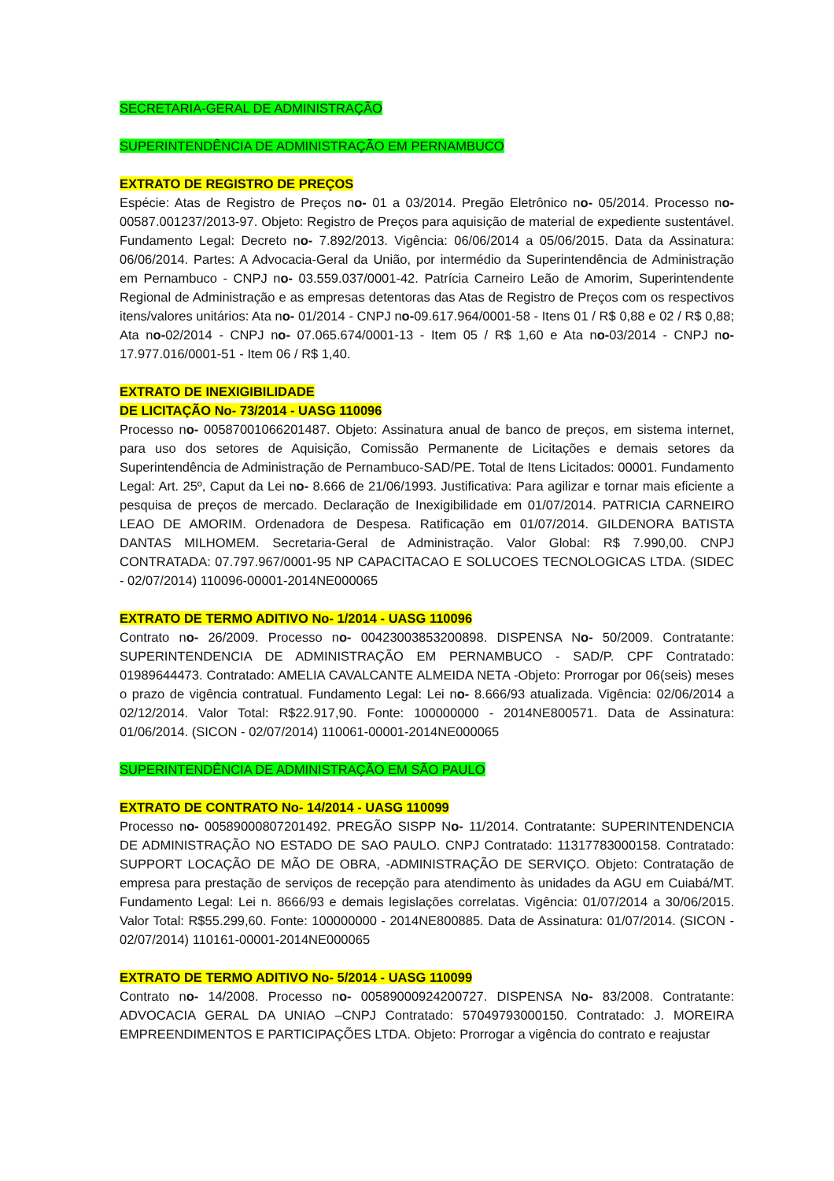SECRETARIA-GERAL DE ADMINISTRAÇÃO
SUPERINTENDÊNCIA DE ADMINISTRAÇÃO EM PERNAMBUCO
EXTRATO DE REGISTRO DE PREÇOS
Espécie: Atas de Registro de Preços no- 01 a 03/2014. Pregão Eletrônico no- 05/2014. Processo no- 00587.001237/2013-97. Objeto: Registro de Preços para aquisição de material de expediente sustentável. Fundamento Legal: Decreto no- 7.892/2013. Vigência: 06/06/2014 a 05/06/2015. Data da Assinatura: 06/06/2014. Partes: A Advocacia-Geral da União, por intermédio da Superintendência de Administração em Pernambuco - CNPJ no- 03.559.037/0001-42. Patrícia Carneiro Leão de Amorim, Superintendente Regional de Administração e as empresas detentoras das Atas de Registro de Preços com os respectivos itens/valores unitários: Ata no- 01/2014 - CNPJ no-09.617.964/0001-58 - Itens 01 / R$ 0,88 e 02 / R$ 0,88; Ata no-02/2014 - CNPJ no- 07.065.674/0001-13 - Item 05 / R$ 1,60 e Ata no-03/2014 - CNPJ no- 17.977.016/0001-51 - Item 06 / R$ 1,40.
EXTRATO DE INEXIGIBILIDADE
DE LICITAÇÃO No- 73/2014 - UASG 110096
Processo no- 00587001066201487. Objeto: Assinatura anual de banco de preços, em sistema internet, para uso dos setores de Aquisição, Comissão Permanente de Licitações e demais setores da Superintendência de Administração de Pernambuco-SAD/PE. Total de Itens Licitados: 00001. Fundamento Legal: Art. 25º, Caput da Lei no- 8.666 de 21/06/1993. Justificativa: Para agilizar e tornar mais eficiente a pesquisa de preços de mercado. Declaração de Inexigibilidade em 01/07/2014. PATRICIA CARNEIRO LEAO DE AMORIM. Ordenadora de Despesa. Ratificação em 01/07/2014. GILDENORA BATISTA DANTAS MILHOMEM. Secretaria-Geral de Administração. Valor Global: R$ 7.990,00. CNPJ CONTRATADA: 07.797.967/0001-95 NP CAPACITACAO E SOLUCOES TECNOLOGICAS LTDA. (SIDEC - 02/07/2014) 110096-00001-2014NE000065
EXTRATO DE TERMO ADITIVO No- 1/2014 - UASG 110096
Contrato no- 26/2009. Processo no- 00423003853200898. DISPENSA No- 50/2009. Contratante: SUPERINTENDENCIA DE ADMINISTRAÇÃO EM PERNAMBUCO - SAD/P. CPF Contratado: 01989644473. Contratado: AMELIA CAVALCANTE ALMEIDA NETA -Objeto: Prorrogar por 06(seis) meses o prazo de vigência contratual. Fundamento Legal: Lei no- 8.666/93 atualizada. Vigência: 02/06/2014 a 02/12/2014. Valor Total: R$22.917,90. Fonte: 100000000 - 2014NE800571. Data de Assinatura: 01/06/2014. (SICON - 02/07/2014) 110061-00001-2014NE000065
SUPERINTENDÊNCIA DE ADMINISTRAÇÃO EM SÃO PAULO
EXTRATO DE CONTRATO No- 14/2014 - UASG 110099
Processo no- 00589000807201492. PREGÃO SISPP No- 11/2014. Contratante: SUPERINTENDENCIA DE ADMINISTRAÇÃO NO ESTADO DE SAO PAULO. CNPJ Contratado: 11317783000158. Contratado: SUPPORT LOCAÇÃO DE MÃO DE OBRA, -ADMINISTRAÇÃO DE SERVIÇO. Objeto: Contratação de empresa para prestação de serviços de recepção para atendimento às unidades da AGU em Cuiabá/MT. Fundamento Legal: Lei n. 8666/93 e demais legislações correlatas. Vigência: 01/07/2014 a 30/06/2015. Valor Total: R$55.299,60. Fonte: 100000000 - 2014NE800885. Data de Assinatura: 01/07/2014. (SICON - 02/07/2014) 110161-00001-2014NE000065
EXTRATO DE TERMO ADITIVO No- 5/2014 - UASG 110099
Contrato no- 14/2008. Processo no- 00589000924200727. DISPENSA No- 83/2008. Contratante: ADVOCACIA GERAL DA UNIAO –CNPJ Contratado: 57049793000150. Contratado: J. MOREIRA EMPREENDIMENTOS E PARTICIPAÇÕES LTDA. Objeto: Prorrogar a vigência do contrato e reajustar